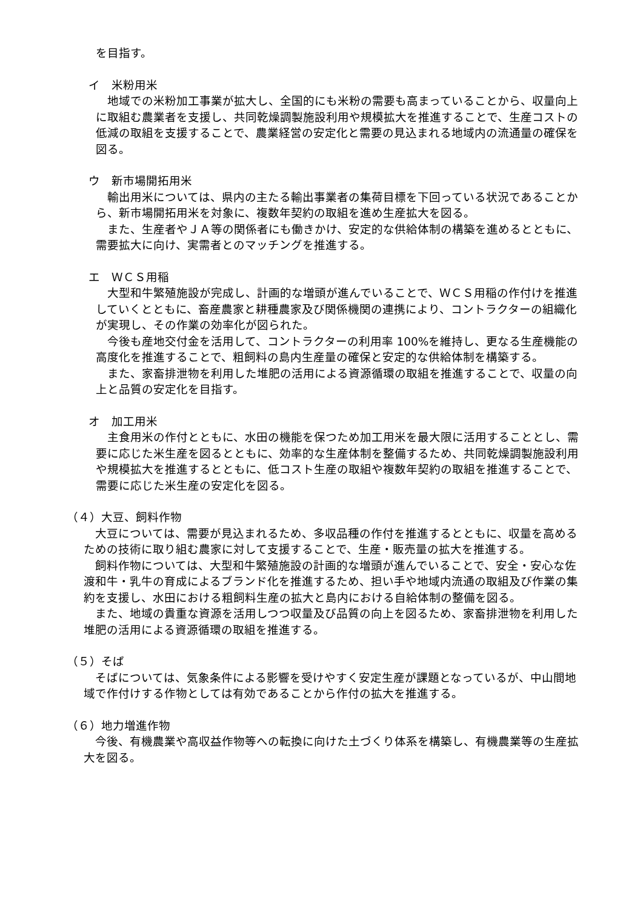を目指す。
イ　米粉用米
地域での米粉加工事業が拡大し、全国的にも米粉の需要も高まっていることから、収量向上に取組む農業者を支援し、共同乾燥調製施設利用や規模拡大を推進することで、生産コストの低減の取組を支援することで、農業経営の安定化と需要の見込まれる地域内の流通量の確保を図る。
ウ　新市場開拓用米
輸出用米については、県内の主たる輸出事業者の集荷目標を下回っている状況であることから、新市場開拓用米を対象に、複数年契約の取組を進め生産拡大を図る。
また、生産者やＪＡ等の関係者にも働きかけ、安定的な供給体制の構築を進めるとともに、需要拡大に向け、実需者とのマッチングを推進する。
エ　ＷＣＳ用稲
大型和牛繁殖施設が完成し、計画的な増頭が進んでいることで、ＷＣＳ用稲の作付けを推進していくとともに、畜産農家と耕種農家及び関係機関の連携により、コントラクターの組織化が実現し、その作業の効率化が図られた。
今後も産地交付金を活用して、コントラクターの利用率 100%を維持し、更なる生産機能の高度化を推進することで、粗飼料の島内生産量の確保と安定的な供給体制を構築する。
また、家畜排泄物を利用した堆肥の活用による資源循環の取組を推進することで、収量の向上と品質の安定化を目指す。
オ　加工用米
主食用米の作付とともに、水田の機能を保つため加工用米を最大限に活用することとし、需要に応じた米生産を図るとともに、効率的な生産体制を整備するため、共同乾燥調製施設利用や規模拡大を推進するとともに、低コスト生産の取組や複数年契約の取組を推進することで、需要に応じた米生産の安定化を図る。
（４）大豆、飼料作物
大豆については、需要が見込まれるため、多収品種の作付を推進するとともに、収量を高めるための技術に取り組む農家に対して支援することで、生産・販売量の拡大を推進する。
飼料作物については、大型和牛繁殖施設の計画的な増頭が進んでいることで、安全・安心な佐渡和牛・乳牛の育成によるブランド化を推進するため、担い手や地域内流通の取組及び作業の集約を支援し、水田における粗飼料生産の拡大と島内における自給体制の整備を図る。
また、地域の貴重な資源を活用しつつ収量及び品質の向上を図るため、家畜排泄物を利用した堆肥の活用による資源循環の取組を推進する。
（５）そば
そばについては、気象条件による影響を受けやすく安定生産が課題となっているが、中山間地域で作付けする作物としては有効であることから作付の拡大を推進する。
（６）地力増進作物
今後、有機農業や高収益作物等への転換に向けた土づくり体系を構築し、有機農業等の生産拡大を図る。